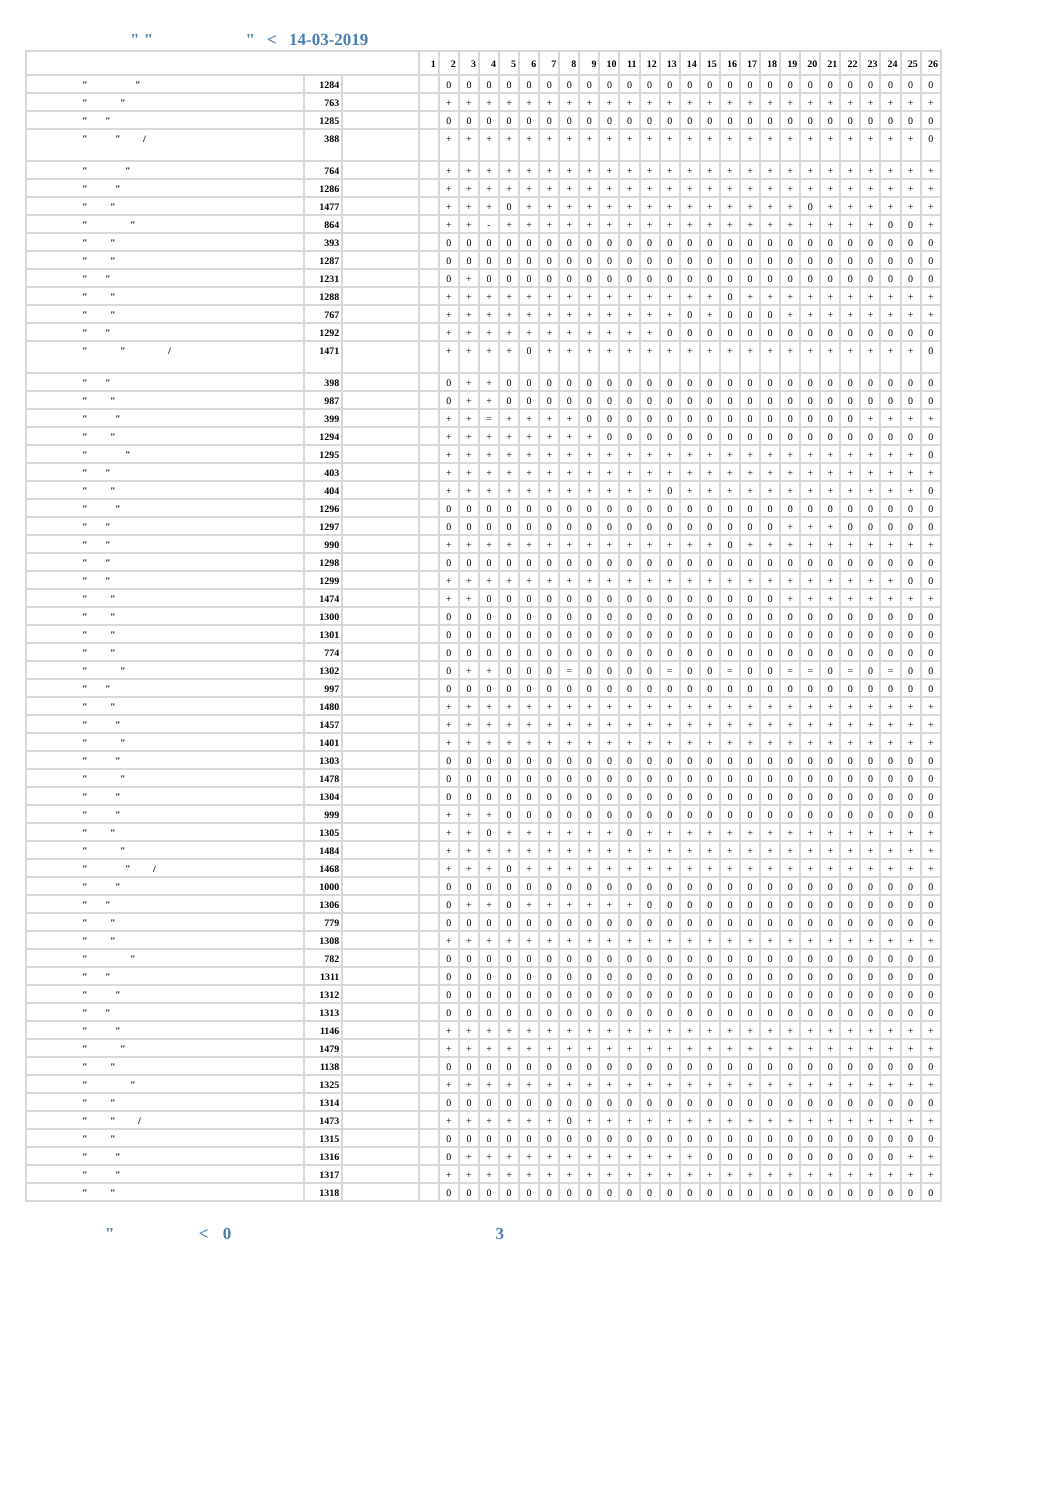" " " < 14-03-2019
| | | | 1 | 2 | 3 | 4 | 5 | 6 | 7 | 8 | 9 | 10 | 11 | 12 | 13 | 14 | 15 | 16 | 17 | 18 | 19 | 20 | 21 | 22 | 23 | 24 | 25 | 26 |
| --- | --- | --- | --- | --- | --- | --- | --- | --- | --- | --- | --- | --- | --- | --- | --- | --- | --- | --- | --- | --- | --- | --- | --- | --- | --- | --- | --- | --- |
| " " | 1284 | | | 0 | 0 | 0 | 0 | 0 | 0 | 0 | 0 | 0 | 0 | 0 | 0 | 0 | 0 | 0 | 0 | 0 | 0 | 0 | 0 | 0 | 0 | 0 | 0 | 0 |
| " " | 763 | | | + | + | + | + | + | + | + | + | + | + | + | + | + | + | + | + | + | + | + | + | + | + | + | + | + |
| " " | 1285 | | | 0 | 0 | 0 | 0 | 0 | 0 | 0 | 0 | 0 | 0 | 0 | 0 | 0 | 0 | 0 | 0 | 0 | 0 | 0 | 0 | 0 | 0 | 0 | 0 | 0 |
| " " / | 388 | | | + | + | + | + | + | + | + | + | + | + | + | + | + | + | + | + | + | + | + | + | + | + | + | + | 0 |
| " " | 764 | | | + | + | + | + | + | + | + | + | + | + | + | + | + | + | + | + | + | + | + | + | + | + | + | + | + |
| " " | 1286 | | | + | + | + | + | + | + | + | + | + | + | + | + | + | + | + | + | + | + | + | + | + | + | + | + | + |
| " " | 1477 | | | + | + | + | 0 | + | + | + | + | + | + | + | + | + | + | + | + | + | + | 0 | + | + | + | + | + | + |
| " " | 864 | | | + | + | - | + | + | + | + | + | + | + | + | + | + | + | + | + | + | + | + | + | + | + | 0 | 0 | + |
| " " | 393 | | | 0 | 0 | 0 | 0 | 0 | 0 | 0 | 0 | 0 | 0 | 0 | 0 | 0 | 0 | 0 | 0 | 0 | 0 | 0 | 0 | 0 | 0 | 0 | 0 | 0 |
| " " | 1287 | | | 0 | 0 | 0 | 0 | 0 | 0 | 0 | 0 | 0 | 0 | 0 | 0 | 0 | 0 | 0 | 0 | 0 | 0 | 0 | 0 | 0 | 0 | 0 | 0 | 0 |
| " " | 1231 | | | 0 | + | 0 | 0 | 0 | 0 | 0 | 0 | 0 | 0 | 0 | 0 | 0 | 0 | 0 | 0 | 0 | 0 | 0 | 0 | 0 | 0 | 0 | 0 | 0 |
| " " | 1288 | | | + | + | + | + | + | + | + | + | + | + | + | + | + | + | 0 | + | + | + | + | + | + | + | + | + | + |
| " " | 767 | | | + | + | + | + | + | + | + | + | + | + | + | + | 0 | + | 0 | 0 | 0 | + | + | + | + | + | + | + | + |
| " " | 1292 | | | + | + | + | + | + | + | + | + | + | + | + | 0 | 0 | 0 | 0 | 0 | 0 | 0 | 0 | 0 | 0 | 0 | 0 | 0 | 0 |
| " " / | 1471 | | | + | + | + | + | 0 | + | + | + | + | + | + | + | + | + | + | + | + | + | + | + | + | + | + | + | 0 |
| " " | 398 | | | 0 | + | + | 0 | 0 | 0 | 0 | 0 | 0 | 0 | 0 | 0 | 0 | 0 | 0 | 0 | 0 | 0 | 0 | 0 | 0 | 0 | 0 | 0 | 0 |
| " " | 987 | | | 0 | + | + | 0 | 0 | 0 | 0 | 0 | 0 | 0 | 0 | 0 | 0 | 0 | 0 | 0 | 0 | 0 | 0 | 0 | 0 | 0 | 0 | 0 | 0 |
| " " | 399 | | | + | + | = | + | + | + | + | 0 | 0 | 0 | 0 | 0 | 0 | 0 | 0 | 0 | 0 | 0 | 0 | 0 | 0 | + | + | + | + |
| " " | 1294 | | | + | + | + | + | + | + | + | + | 0 | 0 | 0 | 0 | 0 | 0 | 0 | 0 | 0 | 0 | 0 | 0 | 0 | 0 | 0 | 0 | 0 |
| " " | 1295 | | | + | + | + | + | + | + | + | + | + | + | + | + | + | + | + | + | + | + | + | + | + | + | + | + | 0 |
| " " | 403 | | | + | + | + | + | + | + | + | + | + | + | + | + | + | + | + | + | + | + | + | + | + | + | + | + | + |
| " " | 404 | | | + | + | + | + | + | + | + | + | + | + | + | 0 | + | + | + | + | + | + | + | + | + | + | + | + | 0 |
| " " | 1296 | | | 0 | 0 | 0 | 0 | 0 | 0 | 0 | 0 | 0 | 0 | 0 | 0 | 0 | 0 | 0 | 0 | 0 | 0 | 0 | 0 | 0 | 0 | 0 | 0 | 0 |
| " " | 1297 | | | 0 | 0 | 0 | 0 | 0 | 0 | 0 | 0 | 0 | 0 | 0 | 0 | 0 | 0 | 0 | 0 | 0 | + | + | + | 0 | 0 | 0 | 0 | 0 |
| " " | 990 | | | + | + | + | + | + | + | + | + | + | + | + | + | + | + | 0 | + | + | + | + | + | + | + | + | + | + |
| " " | 1298 | | | 0 | 0 | 0 | 0 | 0 | 0 | 0 | 0 | 0 | 0 | 0 | 0 | 0 | 0 | 0 | 0 | 0 | 0 | 0 | 0 | 0 | 0 | 0 | 0 | 0 |
| " " | 1299 | | | + | + | + | + | + | + | + | + | + | + | + | + | + | + | + | + | + | + | + | + | + | + | + | 0 | 0 |
| " " | 1474 | | | + | + | 0 | 0 | 0 | 0 | 0 | 0 | 0 | 0 | 0 | 0 | 0 | 0 | 0 | 0 | 0 | + | + | + | + | + | + | + | + |
| " " | 1300 | | | 0 | 0 | 0 | 0 | 0 | 0 | 0 | 0 | 0 | 0 | 0 | 0 | 0 | 0 | 0 | 0 | 0 | 0 | 0 | 0 | 0 | 0 | 0 | 0 | 0 |
| " " | 1301 | | | 0 | 0 | 0 | 0 | 0 | 0 | 0 | 0 | 0 | 0 | 0 | 0 | 0 | 0 | 0 | 0 | 0 | 0 | 0 | 0 | 0 | 0 | 0 | 0 | 0 |
| " " | 774 | | | 0 | 0 | 0 | 0 | 0 | 0 | 0 | 0 | 0 | 0 | 0 | 0 | 0 | 0 | 0 | 0 | 0 | 0 | 0 | 0 | 0 | 0 | 0 | 0 | 0 |
| " " | 1302 | | | 0 | + | + | 0 | 0 | 0 | = | 0 | 0 | 0 | 0 | = | 0 | 0 | = | 0 | 0 | = | = | 0 | = | 0 | = | 0 | 0 |
| " " | 997 | | | 0 | 0 | 0 | 0 | 0 | 0 | 0 | 0 | 0 | 0 | 0 | 0 | 0 | 0 | 0 | 0 | 0 | 0 | 0 | 0 | 0 | 0 | 0 | 0 | 0 |
| " " | 1480 | | | + | + | + | + | + | + | + | + | + | + | + | + | + | + | + | + | + | + | + | + | + | + | + | + | + |
| " " | 1457 | | | + | + | + | + | + | + | + | + | + | + | + | + | + | + | + | + | + | + | + | + | + | + | + | + | + |
| " " | 1401 | | | + | + | + | + | + | + | + | + | + | + | + | + | + | + | + | + | + | + | + | + | + | + | + | + | + |
| " " | 1303 | | | 0 | 0 | 0 | 0 | 0 | 0 | 0 | 0 | 0 | 0 | 0 | 0 | 0 | 0 | 0 | 0 | 0 | 0 | 0 | 0 | 0 | 0 | 0 | 0 | 0 |
| " " | 1478 | | | 0 | 0 | 0 | 0 | 0 | 0 | 0 | 0 | 0 | 0 | 0 | 0 | 0 | 0 | 0 | 0 | 0 | 0 | 0 | 0 | 0 | 0 | 0 | 0 | 0 |
| " " | 1304 | | | 0 | 0 | 0 | 0 | 0 | 0 | 0 | 0 | 0 | 0 | 0 | 0 | 0 | 0 | 0 | 0 | 0 | 0 | 0 | 0 | 0 | 0 | 0 | 0 | 0 |
| " " | 999 | | | + | + | + | 0 | 0 | 0 | 0 | 0 | 0 | 0 | 0 | 0 | 0 | 0 | 0 | 0 | 0 | 0 | 0 | 0 | 0 | 0 | 0 | 0 | 0 |
| " " | 1305 | | | + | + | 0 | + | + | + | + | + | + | 0 | + | + | + | + | + | + | + | + | + | + | + | + | + | + | + |
| " " | 1484 | | | + | + | + | + | + | + | + | + | + | + | + | + | + | + | + | + | + | + | + | + | + | + | + | + | + |
| " " / | 1468 | | | + | + | + | 0 | + | + | + | + | + | + | + | + | + | + | + | + | + | + | + | + | + | + | + | + | + |
| " " | 1000 | | | 0 | 0 | 0 | 0 | 0 | 0 | 0 | 0 | 0 | 0 | 0 | 0 | 0 | 0 | 0 | 0 | 0 | 0 | 0 | 0 | 0 | 0 | 0 | 0 | 0 |
| " " | 1306 | | | 0 | + | + | 0 | + | + | + | + | + | + | 0 | 0 | 0 | 0 | 0 | 0 | 0 | 0 | 0 | 0 | 0 | 0 | 0 | 0 | 0 |
| " " | 779 | | | 0 | 0 | 0 | 0 | 0 | 0 | 0 | 0 | 0 | 0 | 0 | 0 | 0 | 0 | 0 | 0 | 0 | 0 | 0 | 0 | 0 | 0 | 0 | 0 | 0 |
| " " | 1308 | | | + | + | + | + | + | + | + | + | + | + | + | + | + | + | + | + | + | + | + | + | + | + | + | + | + |
| " " | 782 | | | 0 | 0 | 0 | 0 | 0 | 0 | 0 | 0 | 0 | 0 | 0 | 0 | 0 | 0 | 0 | 0 | 0 | 0 | 0 | 0 | 0 | 0 | 0 | 0 | 0 |
| " " | 1311 | | | 0 | 0 | 0 | 0 | 0 | 0 | 0 | 0 | 0 | 0 | 0 | 0 | 0 | 0 | 0 | 0 | 0 | 0 | 0 | 0 | 0 | 0 | 0 | 0 | 0 |
| " " | 1312 | | | 0 | 0 | 0 | 0 | 0 | 0 | 0 | 0 | 0 | 0 | 0 | 0 | 0 | 0 | 0 | 0 | 0 | 0 | 0 | 0 | 0 | 0 | 0 | 0 | 0 |
| " " | 1313 | | | 0 | 0 | 0 | 0 | 0 | 0 | 0 | 0 | 0 | 0 | 0 | 0 | 0 | 0 | 0 | 0 | 0 | 0 | 0 | 0 | 0 | 0 | 0 | 0 | 0 |
| " " | 1146 | | | + | + | + | + | + | + | + | + | + | + | + | + | + | + | + | + | + | + | + | + | + | + | + | + | + |
| " " | 1479 | | | + | + | + | + | + | + | + | + | + | + | + | + | + | + | + | + | + | + | + | + | + | + | + | + | + |
| " " | 1138 | | | 0 | 0 | 0 | 0 | 0 | 0 | 0 | 0 | 0 | 0 | 0 | 0 | 0 | 0 | 0 | 0 | 0 | 0 | 0 | 0 | 0 | 0 | 0 | 0 | 0 |
| " " | 1325 | | | + | + | + | + | + | + | + | + | + | + | + | + | + | + | + | + | + | + | + | + | + | + | + | + | + |
| " " | 1314 | | | 0 | 0 | 0 | 0 | 0 | 0 | 0 | 0 | 0 | 0 | 0 | 0 | 0 | 0 | 0 | 0 | 0 | 0 | 0 | 0 | 0 | 0 | 0 | 0 | 0 |
| " " / | 1473 | | | + | + | + | + | + | + | 0 | + | + | + | + | + | + | + | + | + | + | + | + | + | + | + | + | + | + |
| " " | 1315 | | | 0 | 0 | 0 | 0 | 0 | 0 | 0 | 0 | 0 | 0 | 0 | 0 | 0 | 0 | 0 | 0 | 0 | 0 | 0 | 0 | 0 | 0 | 0 | 0 | 0 |
| " " | 1316 | | | 0 | + | + | + | + | + | + | + | + | + | + | + | + | 0 | 0 | 0 | 0 | 0 | 0 | 0 | 0 | 0 | 0 | + | + |
| " " | 1317 | | | + | + | + | + | + | + | + | + | + | + | + | + | + | + | + | + | + | + | + | + | + | + | + | + | + |
| " " | 1318 | | | 0 | 0 | 0 | 0 | 0 | 0 | 0 | 0 | 0 | 0 | 0 | 0 | 0 | 0 | 0 | 0 | 0 | 0 | 0 | 0 | 0 | 0 | 0 | 0 | 0 |
" < 0 3